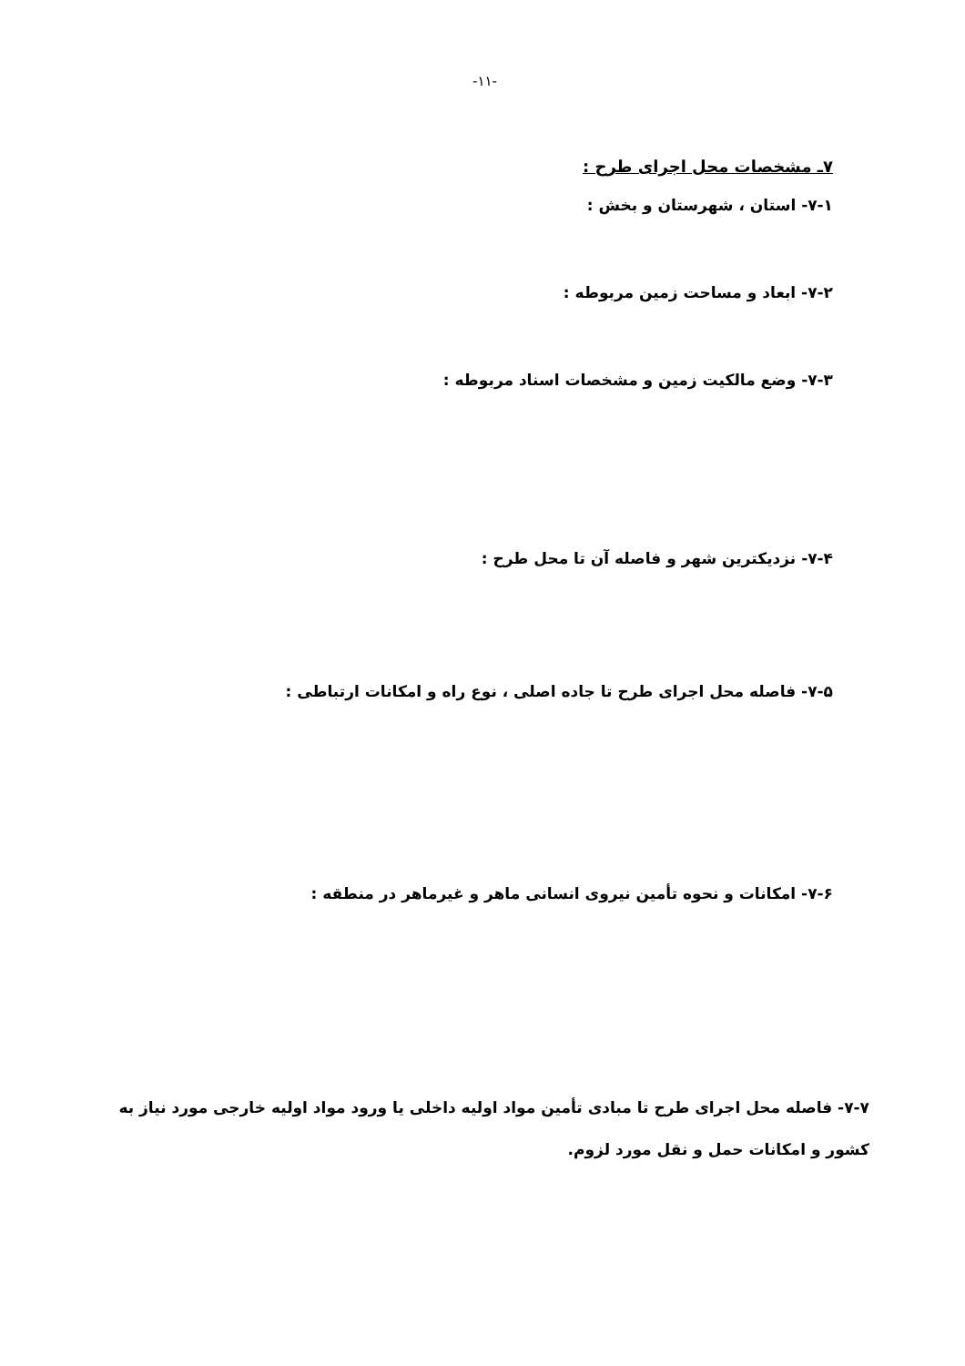-۱۱-
۷ـ مشخصات محل اجرای طرح :
۷-۱- استان ، شهرستان و بخش :
۷-۲- ابعاد و مساحت زمین مربوطه :
۷-۳- وضع مالکیت زمین و مشخصات اسناد مربوطه :
۷-۴- نزدیکترین شهر و فاصله آن تا محل طرح :
۷-۵- فاصله محل اجرای طرح تا جاده اصلی ، نوع راه و امکانات ارتباطی :
۷-۶- امکانات و نحوه تأمین نیروی انسانی ماهر و غیرماهر در منطقه :
۷-۷- فاصله محل اجرای طرح تا مبادی تأمین مواد اولیه داخلی یا ورود مواد اولیه خارجی مورد نیاز به کشور و امکانات حمل و نقل مورد لزوم.